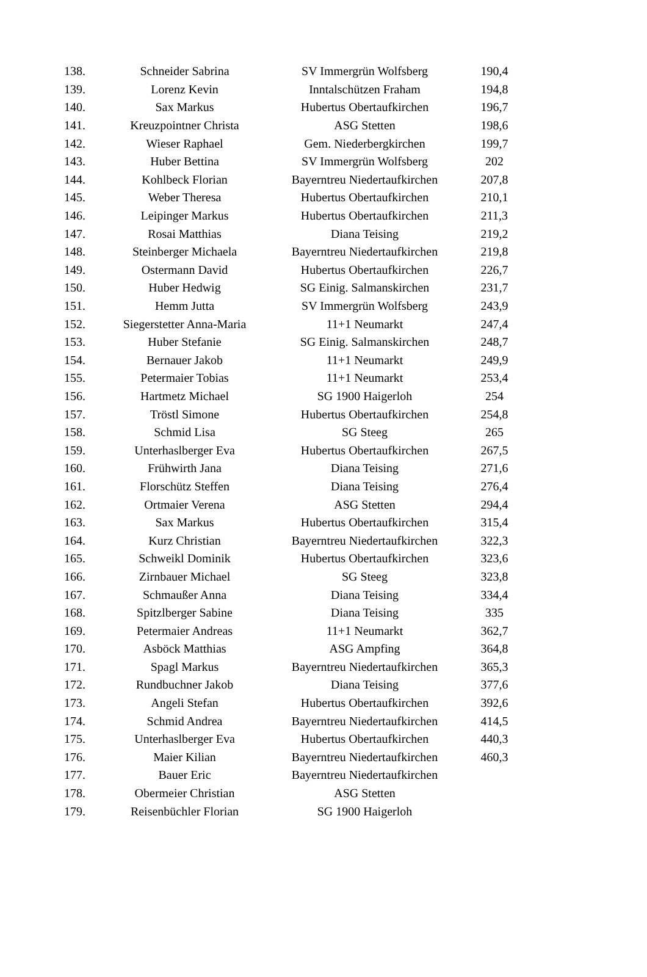| 138. | Schneider Sabrina | SV Immergrün Wolfsberg | 190,4 |
| 139. | Lorenz Kevin | Inntalschützen Fraham | 194,8 |
| 140. | Sax Markus | Hubertus Obertaufkirchen | 196,7 |
| 141. | Kreuzpointner Christa | ASG Stetten | 198,6 |
| 142. | Wieser Raphael | Gem. Niederbergkirchen | 199,7 |
| 143. | Huber Bettina | SV Immergrün Wolfsberg | 202 |
| 144. | Kohlbeck Florian | Bayerntreu Niedertaufkirchen | 207,8 |
| 145. | Weber Theresa | Hubertus Obertaufkirchen | 210,1 |
| 146. | Leipinger Markus | Hubertus Obertaufkirchen | 211,3 |
| 147. | Rosai Matthias | Diana Teising | 219,2 |
| 148. | Steinberger Michaela | Bayerntreu Niedertaufkirchen | 219,8 |
| 149. | Ostermann David | Hubertus Obertaufkirchen | 226,7 |
| 150. | Huber Hedwig | SG Einig. Salmanskirchen | 231,7 |
| 151. | Hemm Jutta | SV Immergrün Wolfsberg | 243,9 |
| 152. | Siegerstetter Anna-Maria | 11+1 Neumarkt | 247,4 |
| 153. | Huber Stefanie | SG Einig. Salmanskirchen | 248,7 |
| 154. | Bernauer Jakob | 11+1 Neumarkt | 249,9 |
| 155. | Petermaier Tobias | 11+1 Neumarkt | 253,4 |
| 156. | Hartmetz Michael | SG 1900 Haigerloh | 254 |
| 157. | Tröstl Simone | Hubertus Obertaufkirchen | 254,8 |
| 158. | Schmid Lisa | SG Steeg | 265 |
| 159. | Unterhaslberger Eva | Hubertus Obertaufkirchen | 267,5 |
| 160. | Frühwirth Jana | Diana Teising | 271,6 |
| 161. | Florschütz Steffen | Diana Teising | 276,4 |
| 162. | Ortmaier Verena | ASG Stetten | 294,4 |
| 163. | Sax Markus | Hubertus Obertaufkirchen | 315,4 |
| 164. | Kurz Christian | Bayerntreu Niedertaufkirchen | 322,3 |
| 165. | Schweikl Dominik | Hubertus Obertaufkirchen | 323,6 |
| 166. | Zirnbauer Michael | SG Steeg | 323,8 |
| 167. | Schmaußer Anna | Diana Teising | 334,4 |
| 168. | Spitzlberger Sabine | Diana Teising | 335 |
| 169. | Petermaier Andreas | 11+1 Neumarkt | 362,7 |
| 170. | Asböck Matthias | ASG Ampfing | 364,8 |
| 171. | Spagl Markus | Bayerntreu Niedertaufkirchen | 365,3 |
| 172. | Rundbuchner Jakob | Diana Teising | 377,6 |
| 173. | Angeli Stefan | Hubertus Obertaufkirchen | 392,6 |
| 174. | Schmid Andrea | Bayerntreu Niedertaufkirchen | 414,5 |
| 175. | Unterhaslberger Eva | Hubertus Obertaufkirchen | 440,3 |
| 176. | Maier Kilian | Bayerntreu Niedertaufkirchen | 460,3 |
| 177. | Bauer Eric | Bayerntreu Niedertaufkirchen | |
| 178. | Obermeier Christian | ASG Stetten | |
| 179. | Reisenbüchler Florian | SG 1900 Haigerloh | |